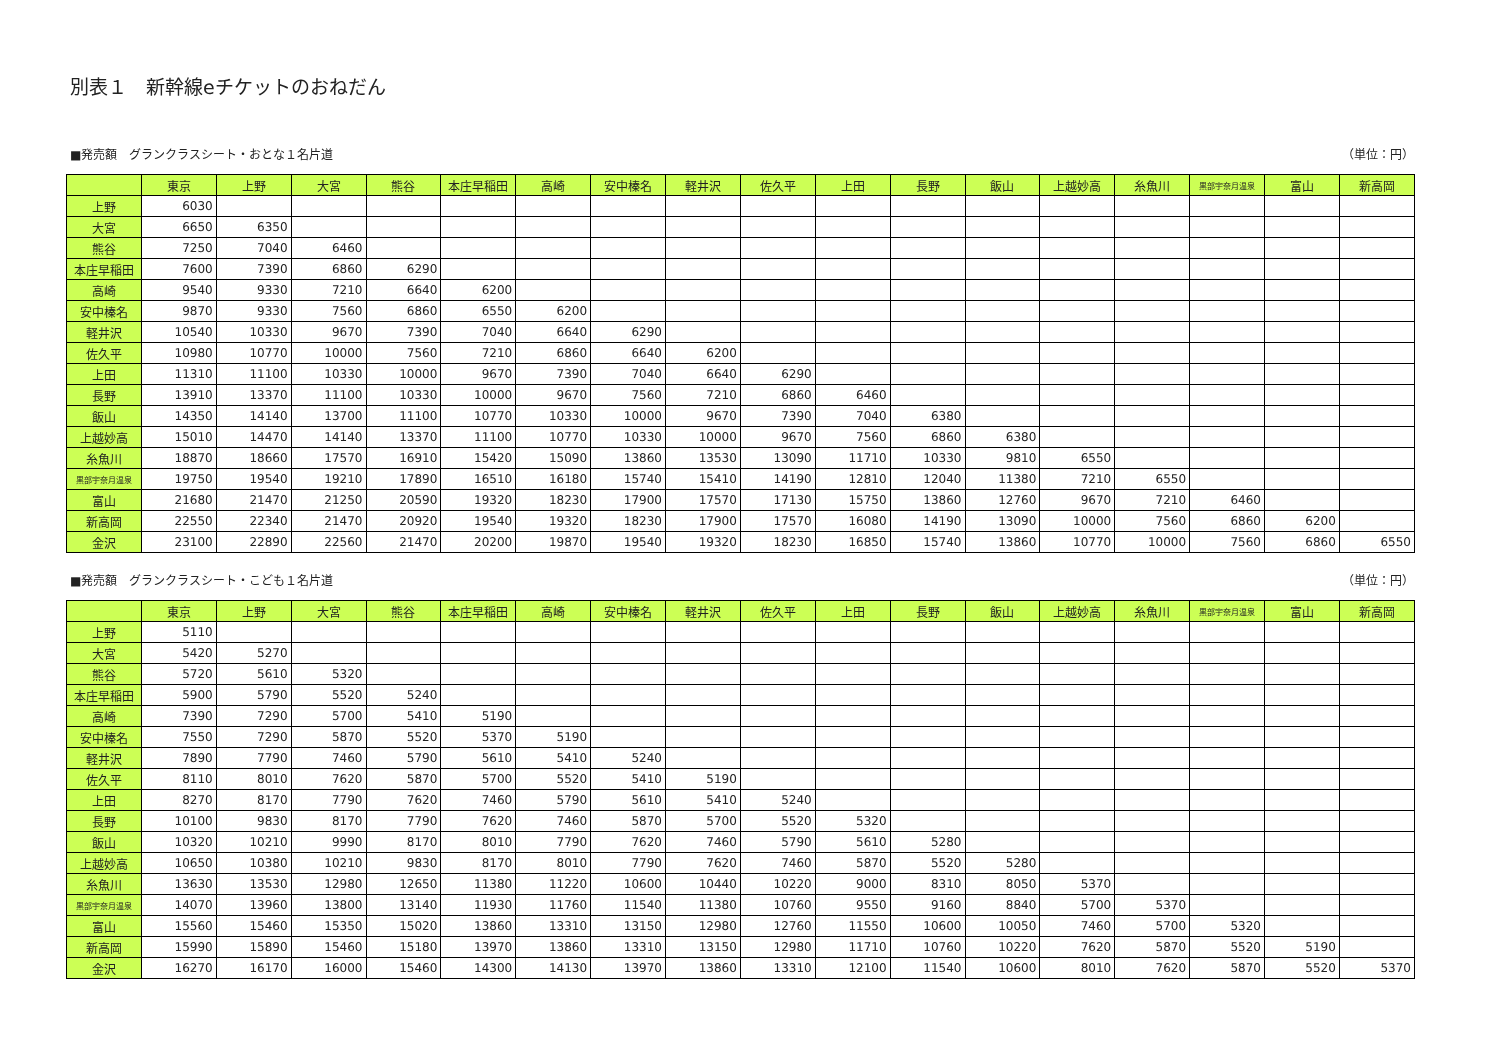別表１　新幹線eチケットのおねだん
■発売額　グランクラスシート・おとな１名片道 （単位：円）
| | 東京 | 上野 | 大宮 | 熊谷 | 本庄早稲田 | 高崎 | 安中榛名 | 軽井沢 | 佐久平 | 上田 | 長野 | 飯山 | 上越妙高 | 糸魚川 | 黒部宇奈月温泉 | 富山 | 新高岡 |
| --- | --- | --- | --- | --- | --- | --- | --- | --- | --- | --- | --- | --- | --- | --- | --- | --- | --- |
| 上野 | 6030 | | | | | | | | | | | | | | | | |
| 大宮 | 6650 | 6350 | | | | | | | | | | | | | | | |
| 熊谷 | 7250 | 7040 | 6460 | | | | | | | | | | | | | | |
| 本庄早稲田 | 7600 | 7390 | 6860 | 6290 | | | | | | | | | | | | | |
| 高崎 | 9540 | 9330 | 7210 | 6640 | 6200 | | | | | | | | | | | | |
| 安中榛名 | 9870 | 9330 | 7560 | 6860 | 6550 | 6200 | | | | | | | | | | | |
| 軽井沢 | 10540 | 10330 | 9670 | 7390 | 7040 | 6640 | 6290 | | | | | | | | | | |
| 佐久平 | 10980 | 10770 | 10000 | 7560 | 7210 | 6860 | 6640 | 6200 | | | | | | | | | |
| 上田 | 11310 | 11100 | 10330 | 10000 | 9670 | 7390 | 7040 | 6640 | 6290 | | | | | | | | |
| 長野 | 13910 | 13370 | 11100 | 10330 | 10000 | 9670 | 7560 | 7210 | 6860 | 6460 | | | | | | | |
| 飯山 | 14350 | 14140 | 13700 | 11100 | 10770 | 10330 | 10000 | 9670 | 7390 | 7040 | 6380 | | | | | | |
| 上越妙高 | 15010 | 14470 | 14140 | 13370 | 11100 | 10770 | 10330 | 10000 | 9670 | 7560 | 6860 | 6380 | | | | | |
| 糸魚川 | 18870 | 18660 | 17570 | 16910 | 15420 | 15090 | 13860 | 13530 | 13090 | 11710 | 10330 | 9810 | 6550 | | | | |
| 黒部宇奈月温泉 | 19750 | 19540 | 19210 | 17890 | 16510 | 16180 | 15740 | 15410 | 14190 | 12810 | 12040 | 11380 | 7210 | 6550 | | | |
| 富山 | 21680 | 21470 | 21250 | 20590 | 19320 | 18230 | 17900 | 17570 | 17130 | 15750 | 13860 | 12760 | 9670 | 7210 | 6460 | | |
| 新高岡 | 22550 | 22340 | 21470 | 20920 | 19540 | 19320 | 18230 | 17900 | 17570 | 16080 | 14190 | 13090 | 10000 | 7560 | 6860 | 6200 | |
| 金沢 | 23100 | 22890 | 22560 | 21470 | 20200 | 19870 | 19540 | 19320 | 18230 | 16850 | 15740 | 13860 | 10770 | 10000 | 7560 | 6860 | 6550 |
■発売額　グランクラスシート・こども１名片道 （単位：円）
| | 東京 | 上野 | 大宮 | 熊谷 | 本庄早稲田 | 高崎 | 安中榛名 | 軽井沢 | 佐久平 | 上田 | 長野 | 飯山 | 上越妙高 | 糸魚川 | 黒部宇奈月温泉 | 富山 | 新高岡 |
| --- | --- | --- | --- | --- | --- | --- | --- | --- | --- | --- | --- | --- | --- | --- | --- | --- | --- |
| 上野 | 5110 | | | | | | | | | | | | | | | | |
| 大宮 | 5420 | 5270 | | | | | | | | | | | | | | | |
| 熊谷 | 5720 | 5610 | 5320 | | | | | | | | | | | | | | |
| 本庄早稲田 | 5900 | 5790 | 5520 | 5240 | | | | | | | | | | | | | |
| 高崎 | 7390 | 7290 | 5700 | 5410 | 5190 | | | | | | | | | | | | |
| 安中榛名 | 7550 | 7290 | 5870 | 5520 | 5370 | 5190 | | | | | | | | | | | |
| 軽井沢 | 7890 | 7790 | 7460 | 5790 | 5610 | 5410 | 5240 | | | | | | | | | | |
| 佐久平 | 8110 | 8010 | 7620 | 5870 | 5700 | 5520 | 5410 | 5190 | | | | | | | | | |
| 上田 | 8270 | 8170 | 7790 | 7620 | 7460 | 5790 | 5610 | 5410 | 5240 | | | | | | | | |
| 長野 | 10100 | 9830 | 8170 | 7790 | 7620 | 7460 | 5870 | 5700 | 5520 | 5320 | | | | | | | |
| 飯山 | 10320 | 10210 | 9990 | 8170 | 8010 | 7790 | 7620 | 7460 | 5790 | 5610 | 5280 | | | | | | |
| 上越妙高 | 10650 | 10380 | 10210 | 9830 | 8170 | 8010 | 7790 | 7620 | 7460 | 5870 | 5520 | 5280 | | | | | |
| 糸魚川 | 13630 | 13530 | 12980 | 12650 | 11380 | 11220 | 10600 | 10440 | 10220 | 9000 | 8310 | 8050 | 5370 | | | | |
| 黒部宇奈月温泉 | 14070 | 13960 | 13800 | 13140 | 11930 | 11760 | 11540 | 11380 | 10760 | 9550 | 9160 | 8840 | 5700 | 5370 | | | |
| 富山 | 15560 | 15460 | 15350 | 15020 | 13860 | 13310 | 13150 | 12980 | 12760 | 11550 | 10600 | 10050 | 7460 | 5700 | 5320 | | |
| 新高岡 | 15990 | 15890 | 15460 | 15180 | 13970 | 13860 | 13310 | 13150 | 12980 | 11710 | 10760 | 10220 | 7620 | 5870 | 5520 | 5190 | |
| 金沢 | 16270 | 16170 | 16000 | 15460 | 14300 | 14130 | 13970 | 13860 | 13310 | 12100 | 11540 | 10600 | 8010 | 7620 | 5870 | 5520 | 5370 |